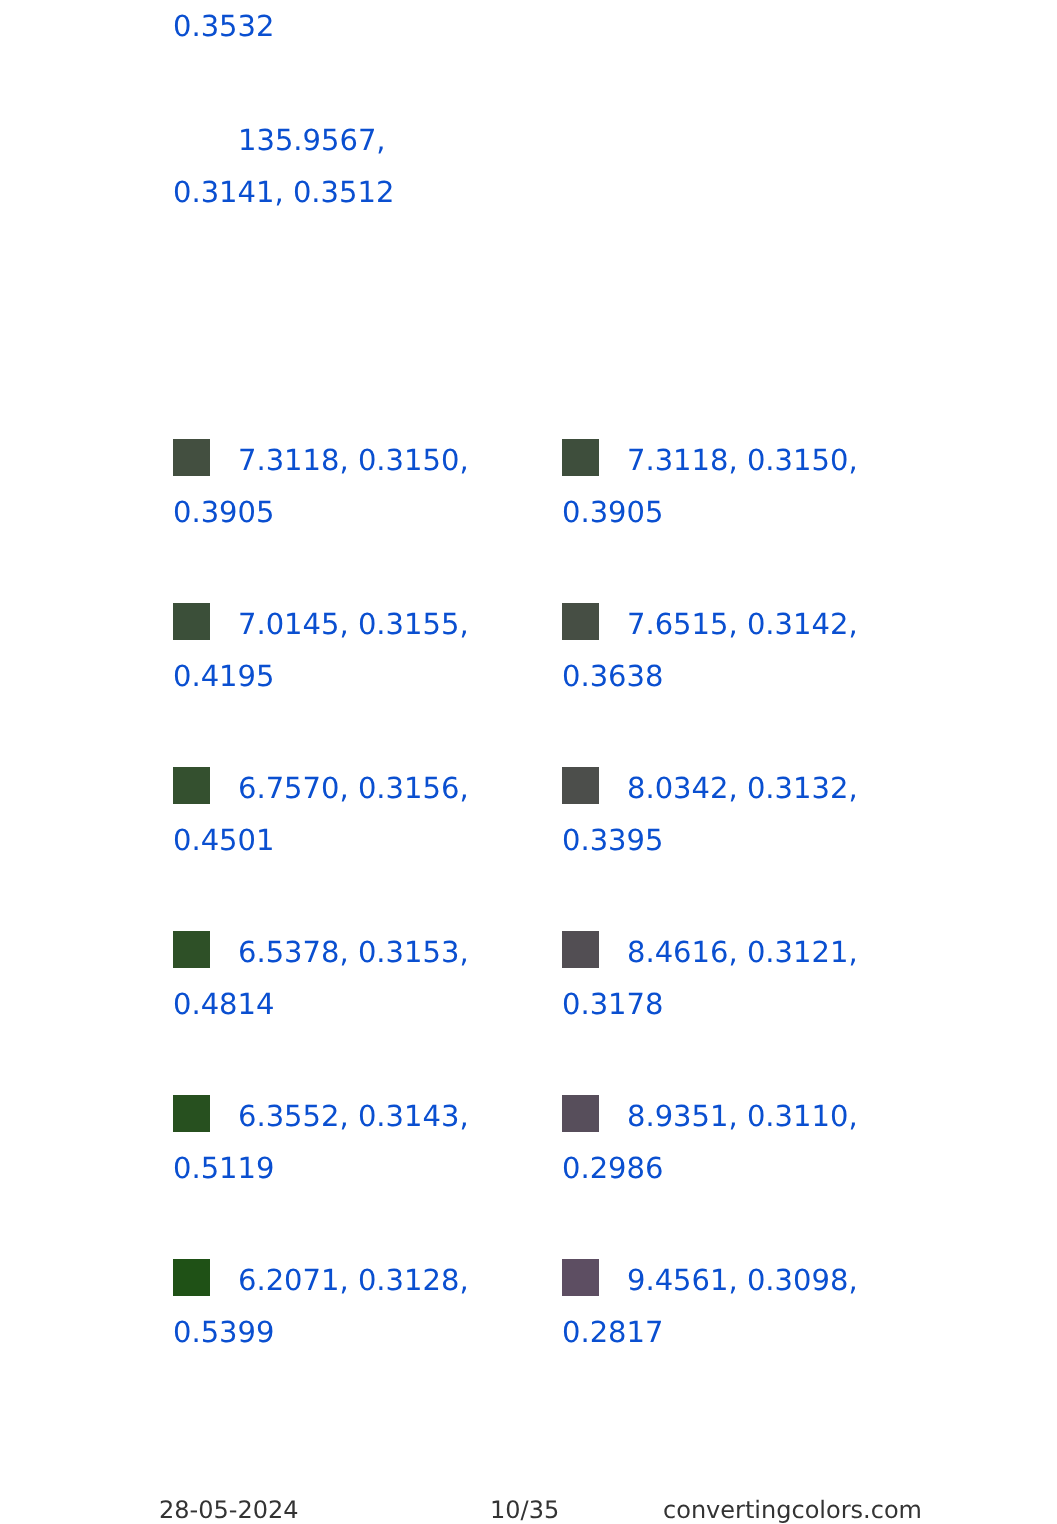0.3532
135.9567, 0.3141, 0.3512
7.3118, 0.3150, 0.3905
7.3118, 0.3150, 0.3905
7.0145, 0.3155, 0.4195
7.6515, 0.3142, 0.3638
6.7570, 0.3156, 0.4501
8.0342, 0.3132, 0.3395
6.5378, 0.3153, 0.4814
8.4616, 0.3121, 0.3178
6.3552, 0.3143, 0.5119
8.9351, 0.3110, 0.2986
6.2071, 0.3128, 0.5399
9.4561, 0.3098, 0.2817
28-05-2024 10/35 convertingcolors.com